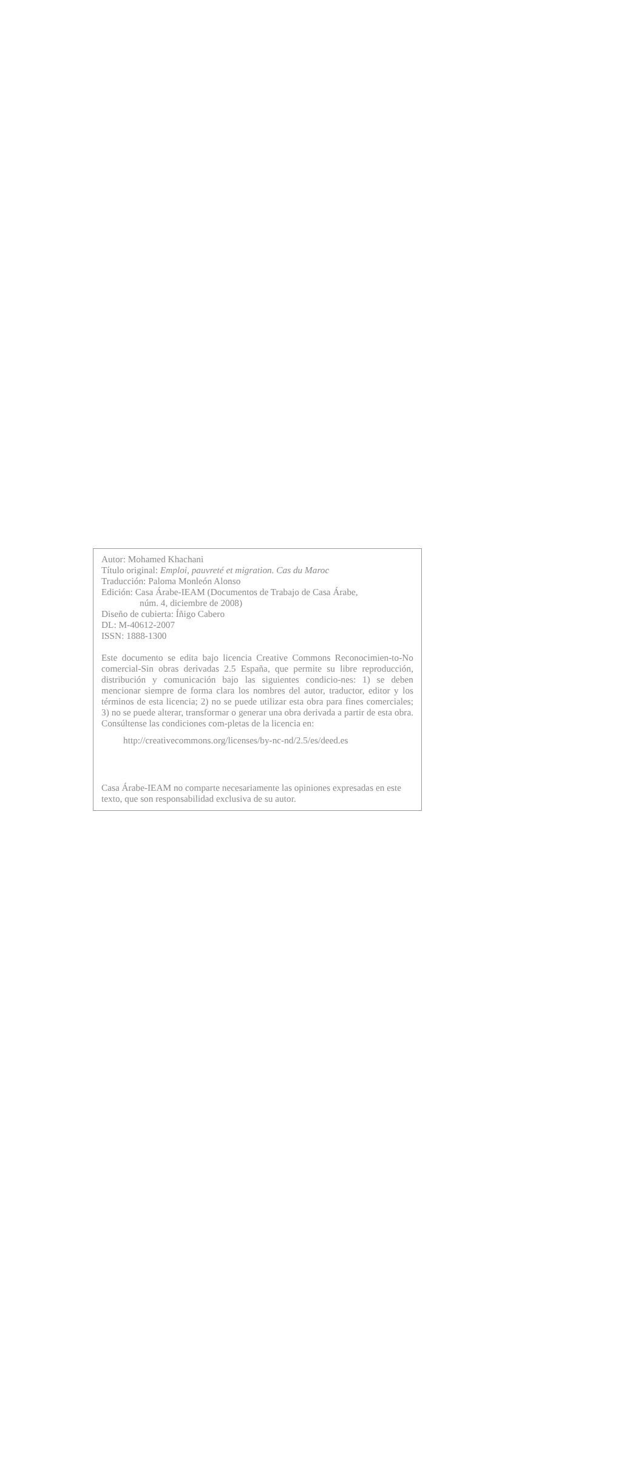Autor: Mohamed Khachani
Título original: Emploi, pauvreté et migration. Cas du Maroc
Traducción: Paloma Monleón Alonso
Edición: Casa Árabe-IEAM (Documentos de Trabajo de Casa Árabe,
núm. 4, diciembre de 2008)
Diseño de cubierta: Íñigo Cabero
DL: M-40612-2007
ISSN: 1888-1300
Este documento se edita bajo licencia Creative Commons Reconocimien-to-No comercial-Sin obras derivadas 2.5 España, que permite su libre reproducción, distribución y comunicación bajo las siguientes condicio-nes: 1) se deben mencionar siempre de forma clara los nombres del autor, traductor, editor y los términos de esta licencia; 2) no se puede utilizar esta obra para fines comerciales; 3) no se puede alterar, transformar o generar una obra derivada a partir de esta obra. Consúltense las condiciones com-pletas de la licencia en:
http://creativecommons.org/licenses/by-nc-nd/2.5/es/deed.es
Casa Árabe-IEAM no comparte necesariamente las opiniones expresadas en este texto, que son responsabilidad exclusiva de su autor.